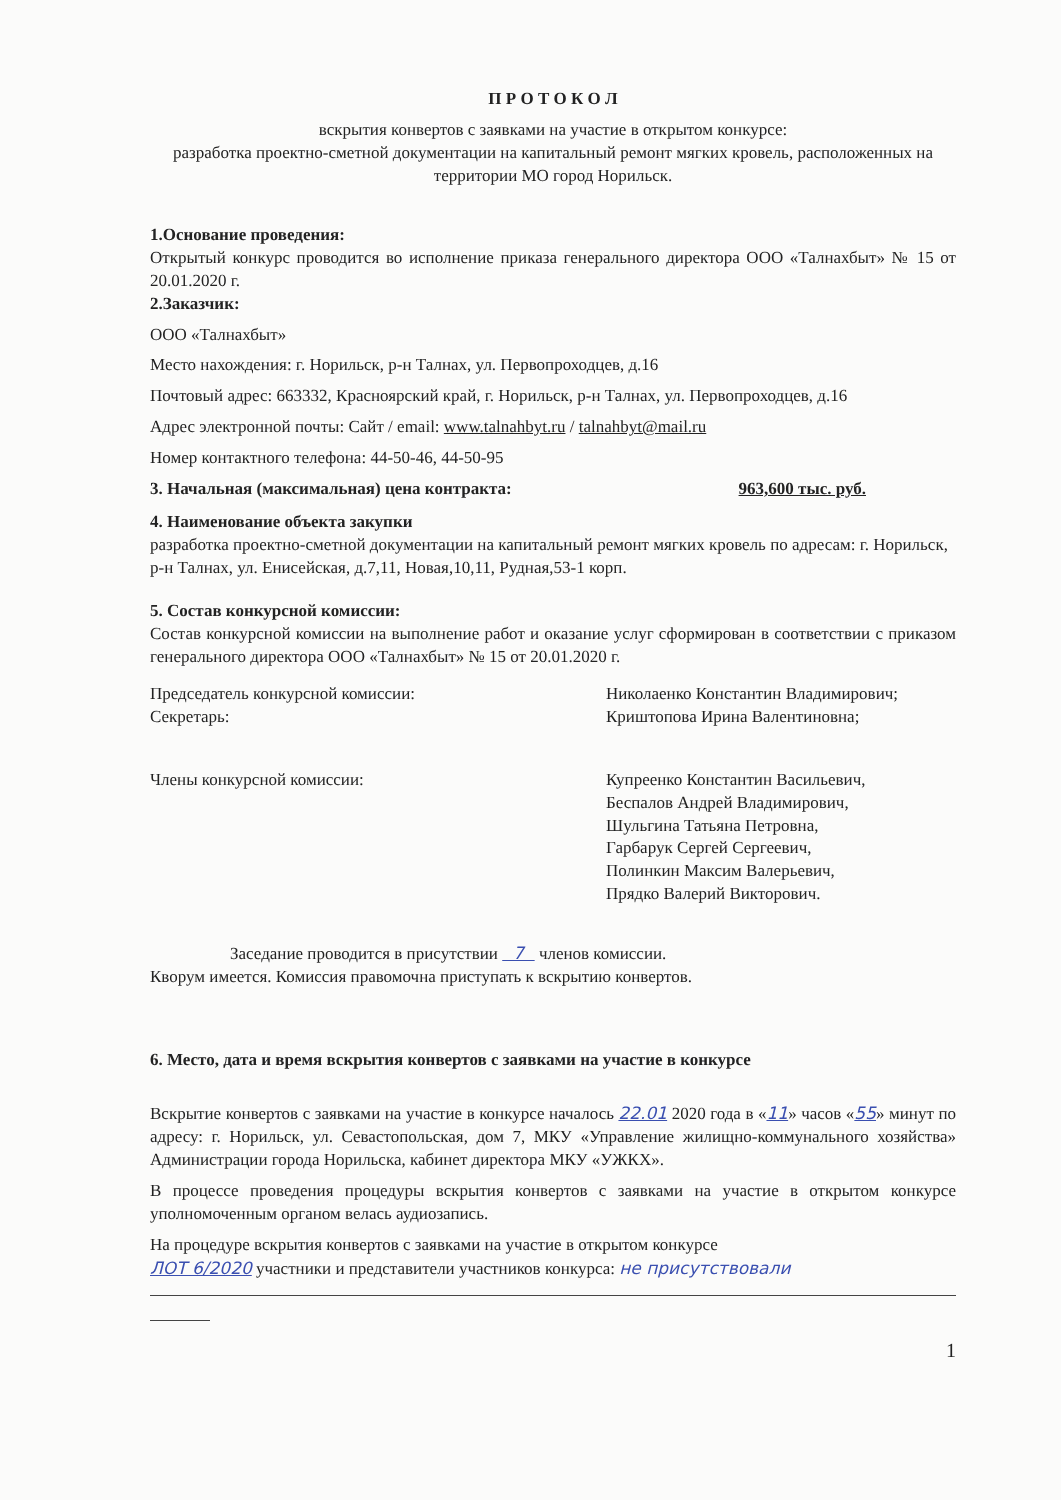П Р О Т О К О Л
вскрытия конвертов с заявками на участие в открытом конкурсе:
разработка проектно-сметной документации на капитальный ремонт мягких кровель, расположенных на территории МО город Норильск.
1.Основание проведения:
Открытый конкурс проводится во исполнение приказа генерального директора ООО «Талнахбыт» № 15 от 20.01.2020 г.
2.Заказчик:
ООО «Талнахбыт»
Место нахождения: г. Норильск, р-н Талнах, ул. Первопроходцев, д.16
Почтовый адрес: 663332, Красноярский край, г. Норильск, р-н Талнах, ул. Первопроходцев, д.16
Адрес электронной почты: Сайт / email: www.talnahbyt.ru / talnahbyt@mail.ru
Номер контактного телефона: 44-50-46, 44-50-95
3. Начальная (максимальная) цена контракта: 963,600 тыс. руб.
4. Наименование объекта закупки
разработка проектно-сметной документации на капитальный ремонт мягких кровель по адресам: г. Норильск, р-н Талнах, ул. Енисейская, д.7,11, Новая,10,11, Рудная,53-1 корп.
5. Состав конкурсной комиссии:
Состав конкурсной комиссии на выполнение работ и оказание услуг сформирован в соответствии с приказом генерального директора ООО «Талнахбыт» № 15 от 20.01.2020 г.
Председатель конкурсной комиссии:
Секретарь:
Николаенко Константин Владимирович;
Криштопова Ирина Валентиновна;
Члены конкурсной комиссии: Купреенко Константин Васильевич,
Беспалов Андрей Владимирович,
Шульгина Татьяна Петровна,
Гарбарук Сергей Сергеевич,
Полинкин Максим Валерьевич,
Прядко Валерий Викторович.
Заседание проводится в присутствии 7 членов комиссии.
Кворум имеется. Комиссия правомочна приступать к вскрытию конвертов.
6. Место, дата и время вскрытия конвертов с заявками на участие в конкурсе
Вскрытие конвертов с заявками на участие в конкурсе началось 22.01 2020 года в «11» часов «55» минут по адресу: г. Норильск, ул. Севастопольская, дом 7, МКУ «Управление жилищно-коммунального хозяйства» Администрации города Норильска, кабинет директора МКУ «УЖКХ».
В процессе проведения процедуры вскрытия конвертов с заявками на участие в открытом конкурсе уполномоченным органом велась аудиозапись.
На процедуре вскрытия конвертов с заявками на участие в открытом конкурсе
ЛОТ 6/2020 участники и представители участников конкурса: не присутствовали
1